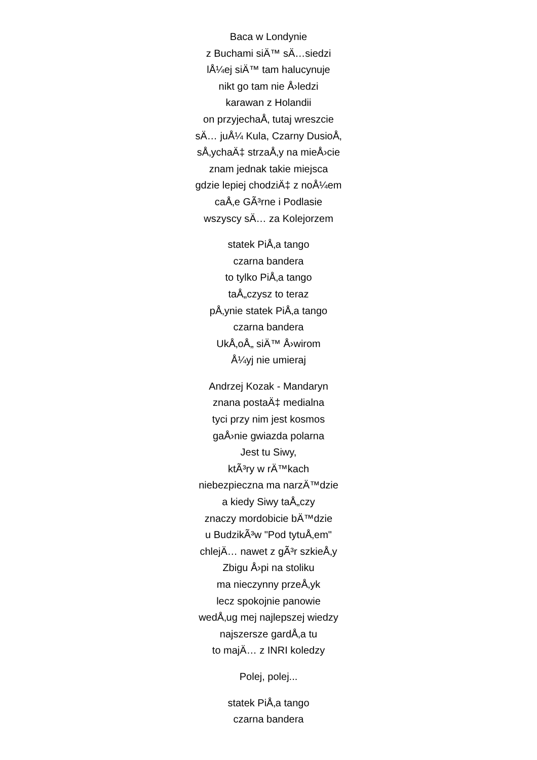Baca w Londynie
z Buchami siÄ™ sÄ…siedzi
lÅ¼ej siÄ™ tam halucynuje
nikt go tam nie Å›ledzi
karawan z Holandii
on przyjechaÅ‚ tutaj wreszcie
sÄ… juÅ¼ Kula, Czarny DusioÅ‚
sÅ‚ychaÄ‡ strzaÅ‚y na mieÅ›cie
znam jednak takie miejsca
gdzie lepiej chodziÄ‡ z noÅ¼em
caÅ‚e GÃ³rne i Podlasie
wszyscy sÄ… za Kolejorzem
statek PiÅ‚a tango
czarna bandera
to tylko PiÅ‚a tango
taÅ„czysz to teraz
pÅ‚ynie statek PiÅ‚a tango
czarna bandera
UkÅ‚oÅ„ siÄ™ Å›wirom
Å¼yj nie umieraj
Andrzej Kozak - Mandaryn
znana postaÄ‡ medialna
tyci przy nim jest kosmos
gaÅ›nie gwiazda polarna
Jest tu Siwy,
ktÃ³ry w rÄ™kach
niebezpieczna ma narzÄ™dzie
a kiedy Siwy taÅ„czy
znaczy mordobicie bÄ™dzie
u BudzikÃ³w "Pod tytuÅ‚em"
chlejÄ… nawet z gÃ³r szkieÅ‚y
Zbigu Å›pi na stoliku
ma nieczynny przeÅ‚yk
lecz spokojnie panowie
wedÅ‚ug mej najlepszej wiedzy
najszersze gardÅ‚a tu
to majÄ… z INRI koledzy
Polej, polej...
statek PiÅ‚a tango
czarna bandera